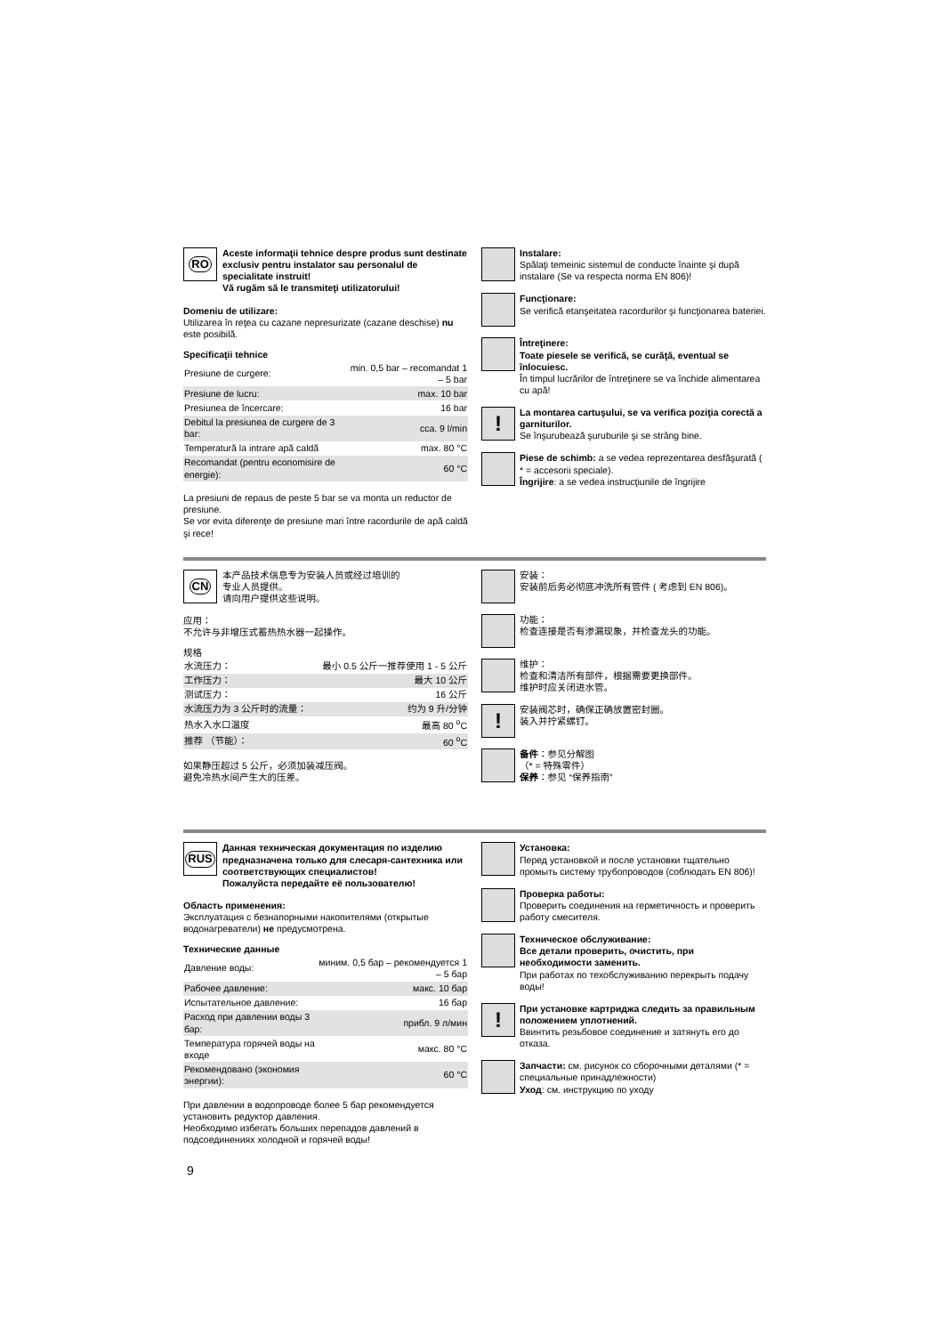RO
Aceste informaţii tehnice despre produs sunt destinate exclusiv pentru instalator sau personalul de specialitate instruit!
Vă rugăm să le transmiteţi utilizatorului!
Domeniu de utilizare:
Utilizarea în reţea cu cazane nepresurizate (cazane deschise) nu este posibilă.
Specificaţii tehnice
| Presiune de curgere: | min. 0,5 bar – recomandat 1 – 5 bar |
| Presiune de lucru: | max. 10 bar |
| Presiunea de încercare: | 16 bar |
| Debitul la presiunea de curgere de 3 bar: | cca. 9 l/min |
| Temperatură la intrare apă caldă | max. 80 °C |
| Recomandat (pentru economisire de energie): | 60 °C |
La presiuni de repaus de peste 5 bar se va monta un reductor de presiune.
Se vor evita diferenţe de presiune mari între racordurile de apă caldă şi rece!
Instalare:
Spălaţi temeinic sistemul de conducte înainte şi după instalare (Se va respecta norma EN 806)!
Funcţionare:
Se verifică etanşeitatea racordurilor şi funcţionarea bateriei.
Întreţinere:
Toate piesele se verifică, se curăţă, eventual se înlocuiesc.
În timpul lucrărilor de întreţinere se va închide alimentarea cu apă!
!
La montarea cartuşului, se va verifica poziţia corectă a garniturilor.
Se înşurubează şuruburile şi se strâng bine.
Piese de schimb: a se vedea reprezentarea desfăşurată ( * = accesorii speciale).
Îngrijire: a se vedea instrucţiunile de îngrijire
CN
本产品技术信息专为安装人员或经过培训的
专业人员提供。
请向用户提供这些说明。
应用：
不允许与非增压式蓄热热水器一起操作。
规格
| 水流压力： | 最小 0.5 公斤一推荐使用 1 - 5 公斤 |
| 工作压力： | 最大 10 公斤 |
| 测试压力： | 16 公斤 |
| 水流压力为 3 公斤时的流量： | 约为 9 升/分钟 |
| 热水入水口温度 | 最高 80 <sup>o</sup>C |
| 推荐 （节能）： | 60 <sup>o</sup>C |
如果静压超过 5 公斤，必须加装减压阀。
避免冷热水间产生大的压差。
安装：
安装前后务必彻底冲洗所有管件 ( 考虑到 EN 806)。
功能：
检查连接是否有渗漏现象，并检查龙头的功能。
维护：
检查和清洁所有部件，根据需要更换部件。
维护时应关闭进水管。
!
安装阀芯时，确保正确放置密封圈。
装入并拧紧螺钉。
备件：参见分解图
（* = 特殊零件）
保养：参见 “保养指南”
RUS
Данная техническая документация по изделию предназначена только для слесаря-сантехника или соответствующих специалистов!
Пожалуйста передайте её пользователю!
Область применения:
Эксплуатация с безнапорными накопителями (открытые водонагреватели) не предусмотрена.
Технические данные
| Давление воды: | миним. 0,5 бар – рекомендуется 1 – 5 бар |
| Рабочее давление: | макс. 10 бар |
| Испытательное давление: | 16 бар |
| Расход при давлении воды 3 бар: | прибл. 9 л/мин |
| Температура горячей воды на входе | макс. 80 °C |
| Рекомендовано (экономия энергии): | 60 °C |
При давлении в водопроводе более 5 бар рекомендуется установить редуктор давления.
Необходимо избегать больших перепадов давлений в подсоединениях холодной и горячей воды!
Установка:
Перед установкой и после установки тщательно промыть систему трубопроводов (соблюдать EN 806)!
Проверка работы:
Проверить соединения на герметичность и проверить работу смесителя.
Техническое обслуживание:
Все детали проверить, очистить, при необходимости заменить.
При работах по техобслуживанию перекрыть подачу воды!
!
При установке картриджа следить за правильным положением уплотнений.
Ввинтить резьбовое соединение и затянуть его до отказа.
Запчасти: см. рисунок со сборочными деталями (* = специальные принадлежности)
Уход: см. инструкцию по уходу
9